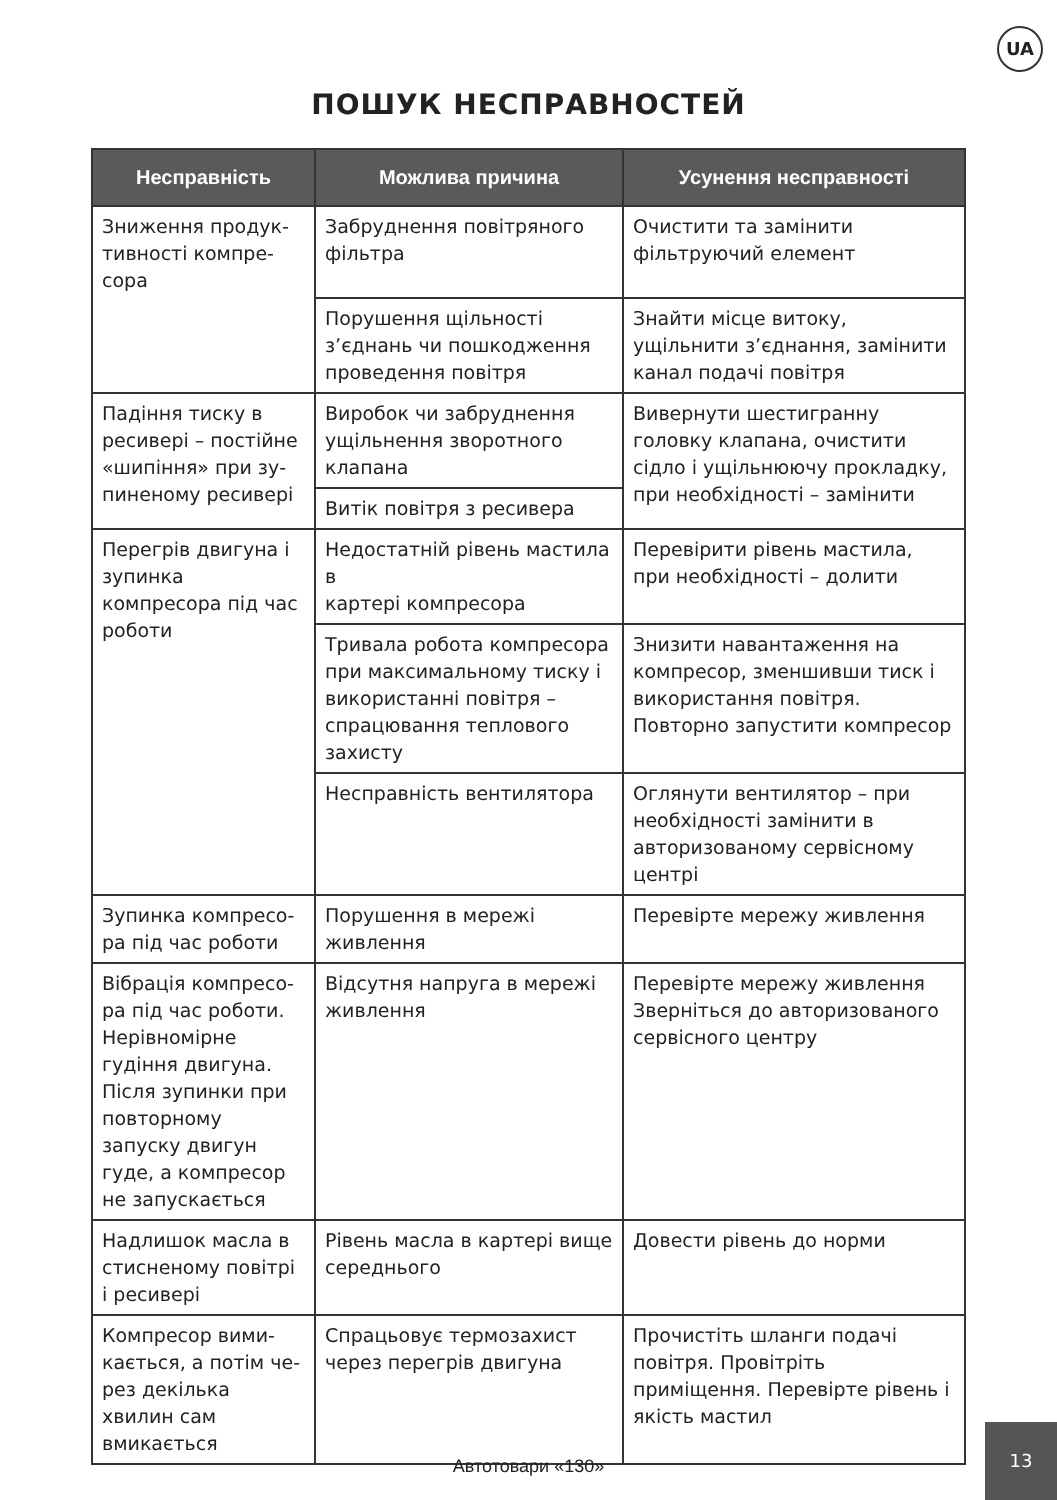UA
ПОШУК НЕСПРАВНОСТЕЙ
| Несправність | Можлива причина | Усунення несправності |
| --- | --- | --- |
| Зниження продук­тивності компре­сора | Забруднення повітряного фільтра | Очистити та замінити фільтруючий елемент |
| | Порушення щільності з’єднань чи пошкодження проведення повітря | Знайти місце витоку, ущільнити з’єднання, замінити канал подачі повітря |
| Падіння тиску в ресивері – постійне «шипіння» при зу­пиненому ресивері | Виробок чи забруднення ущільнення зворотного клапана | Вивернути шестигранну головку клапана, очистити сідло і ущільнюючу прокладку, при необхідності – замінити |
| | Витік повітря з ресивера | |
| Перегрів двигуна і зупинка компресора під час роботи | Недостатній рівень мастила в картері компресора | Перевірити рівень мастила, при необхідності – долити |
| | Тривала робота компресора при максимальному тиску і використанні повітря – спрацювання теплового захисту | Знизити навантаження на компресор, зменшивши тиск і використання повітря. Повторно запустити компресор |
| | Несправність вентилятора | Оглянути вентилятор – при необхідності замінити в авторизованому сервісному центрі |
| Зупинка компресо­ра під час роботи | Порушення в мережі живлення | Перевірте мережу живлення |
| Вібрація компресо­ра під час роботи. Нерівномірне гудіння двигуна. Після зупинки при повторному запуску двигун гуде, а компресор не запу­скається | Відсутня напруга в мережі живлення | Перевірте мережу живлення Зверніться до авторизованого сервісного центру |
| Надлишок масла в стисненому повітрі і ресивері | Рівень масла в картері вище середнього | Довести рівень до норми |
| Компресор вими­кається, а потім че­рез декілька хвилин сам вмикається | Спрацьовує термозахист через перегрів двигуна | Прочистіть шланги подачі повітря. Провітріть приміщення. Перевірте рівень і якість мастил |
Автотовари «130»
13